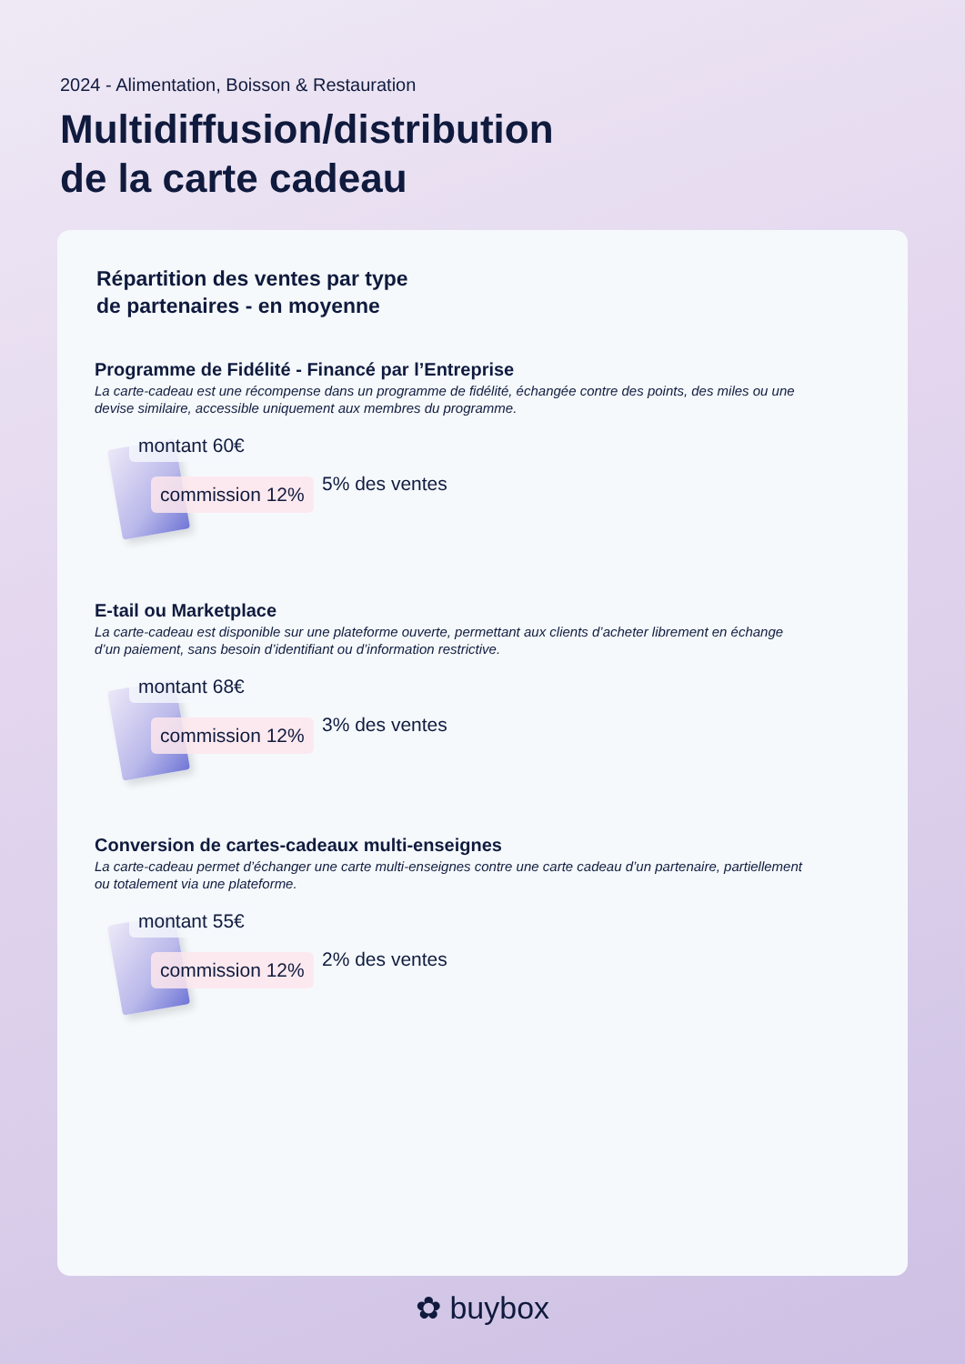2024 - Alimentation, Boisson & Restauration
Multidiffusion/distribution
de la carte cadeau
Répartition des ventes par type
de partenaires - en moyenne
Programme de Fidélité - Financé par l’Entreprise
La carte-cadeau est une récompense dans un programme de fidélité, échangée contre des points, des miles ou une devise similaire, accessible uniquement aux membres du programme.
montant 60€
commission 12% 5% des ventes
E-tail ou Marketplace
La carte-cadeau est disponible sur une plateforme ouverte, permettant aux clients d’acheter librement en échange d’un paiement, sans besoin d’identifiant ou d’information restrictive.
montant 68€
commission 12% 3% des ventes
Conversion de cartes-cadeaux multi-enseignes
La carte-cadeau permet d’échanger une carte multi-enseignes contre une carte cadeau d’un partenaire, partiellement ou totalement via une plateforme.
montant 55€
commission 12% 2% des ventes
✿ buybox